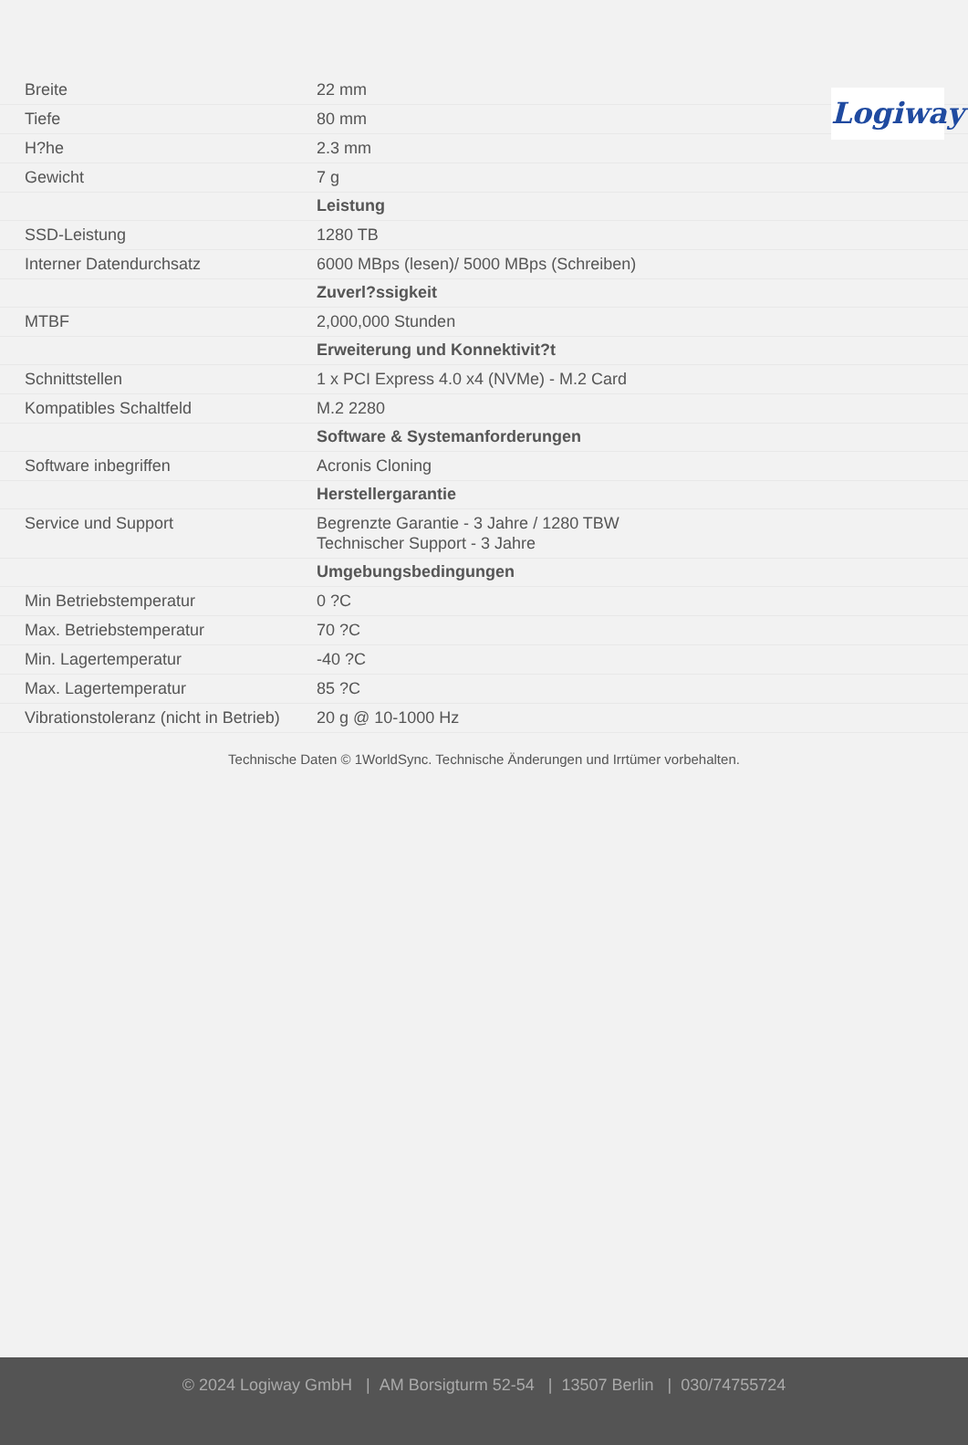Logiway
| Breite | 22 mm |
| Tiefe | 80 mm |
| H?he | 2.3 mm |
| Gewicht | 7 g |
| | Leistung |
| SSD-Leistung | 1280 TB |
| Interner Datendurchsatz | 6000 MBps (lesen)/ 5000 MBps (Schreiben) |
| | Zuverl?ssigkeit |
| MTBF | 2,000,000 Stunden |
| | Erweiterung und Konnektivit?t |
| Schnittstellen | 1 x PCI Express 4.0 x4 (NVMe) - M.2 Card |
| Kompatibles Schaltfeld | M.2 2280 |
| | Software & Systemanforderungen |
| Software inbegriffen | Acronis Cloning |
| | Herstellergarantie |
| Service und Support | Begrenzte Garantie - 3 Jahre / 1280 TBW Technischer Support - 3 Jahre |
| | Umgebungsbedingungen |
| Min Betriebstemperatur | 0 ?C |
| Max. Betriebstemperatur | 70 ?C |
| Min. Lagertemperatur | -40 ?C |
| Max. Lagertemperatur | 85 ?C |
| Vibrationstoleranz (nicht in Betrieb) | 20 g @ 10-1000 Hz |
Technische Daten © 1WorldSync. Technische Änderungen und Irrtümer vorbehalten.
© 2024 Logiway GmbH | AM Borsigturm 52-54 | 13507 Berlin | 030/74755724